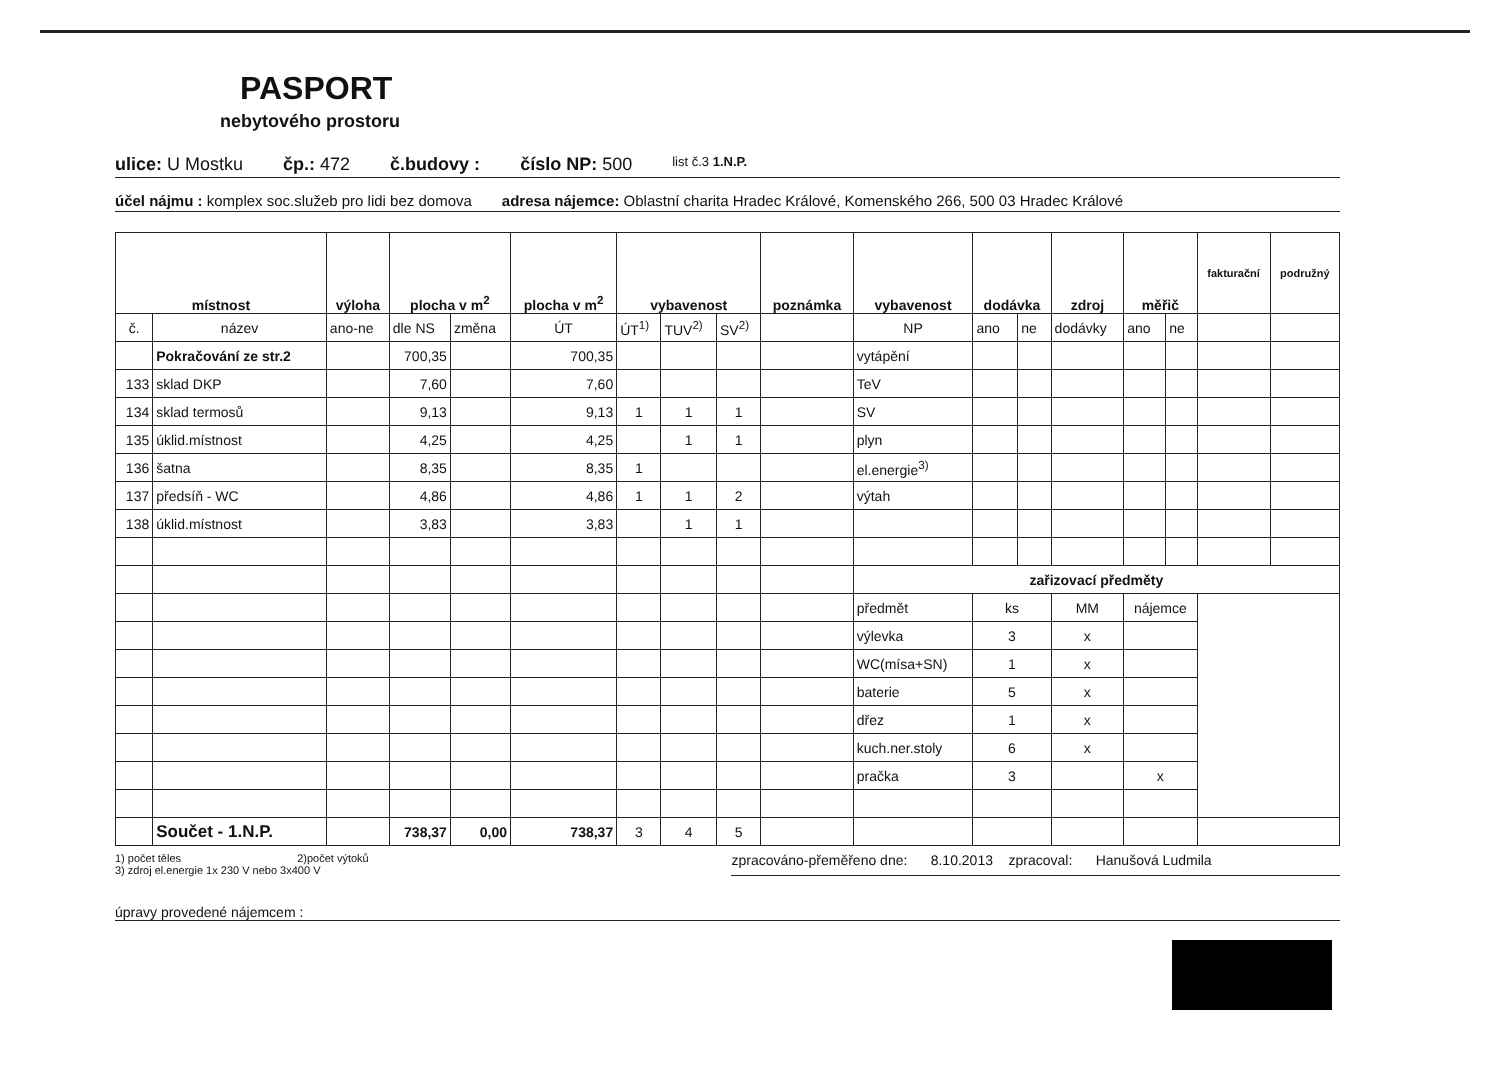PASPORT
nebytového prostoru
ulice: U Mostku čp.: 472 č.budovy : číslo NP: 500 list č.3 1.N.P.
účel nájmu : komplex soc.služeb pro lidi bez domova adresa nájemce: Oblastní charita Hradec Králové, Komenského 266, 500 03 Hradec Králové
| místnost | | výloha | plocha v m<sup>2</sup> | | plocha v m<sup>2</sup> | vybavenost | | | poznámka | vybavenost | dodávka | | zdroj | měřič | | fakturační | podružný |
| --- | --- | --- | --- | --- | --- | --- | --- | --- | --- | --- | --- | --- | --- | --- | --- | --- | --- |
| č. | název | ano-ne | dle NS | změna | ÚT | ÚT<sup>1)</sup> | TUV<sup>2)</sup> | SV<sup>2)</sup> | | NP | ano | ne | dodávky | ano | ne | | |
| | Pokračování ze str.2 | | 700,35 | | 700,35 | | | | | vytápění | | | | | | | |
| 133 | sklad DKP | | 7,60 | | 7,60 | | | | | TeV | | | | | | | |
| 134 | sklad termosů | | 9,13 | | 9,13 | 1 | 1 | 1 | | SV | | | | | | | |
| 135 | úklid.místnost | | 4,25 | | 4,25 | | 1 | 1 | | plyn | | | | | | | |
| 136 | šatna | | 8,35 | | 8,35 | 1 | | | | el.energie<sup>3)</sup> | | | | | | | |
| 137 | předsíň - WC | | 4,86 | | 4,86 | 1 | 1 | 2 | | výtah | | | | | | | |
| 138 | úklid.místnost | | 3,83 | | 3,83 | | 1 | 1 | | | | | | | | | |
| | | | | | | | | | | zařizovací předměty | | | | | | | |
| | | | | | | | | | | předmět | ks | | MM | nájemce | | | |
| | | | | | | | | | | výlevka | 3 | | x | | | | |
| | | | | | | | | | | WC(mísa+SN) | 1 | | x | | | | |
| | | | | | | | | | | baterie | 5 | | x | | | | |
| | | | | | | | | | | dřez | 1 | | x | | | | |
| | | | | | | | | | | kuch.ner.stoly | 6 | | x | | | | |
| | | | | | | | | | | pračka | 3 | | | x | | | |
| | Součet - 1.N.P. | | 738,37 | 0,00 | 738,37 | 3 | 4 | 5 | | | | | | | | | |
1) počet těles 2)počet výtoků
3) zdroj el.energie 1x 230 V nebo 3x400 V
zpracováno-přeměřeno dne: 8.10.2013 zpracoval: Hanušová Ludmila
úpravy provedené nájemcem :